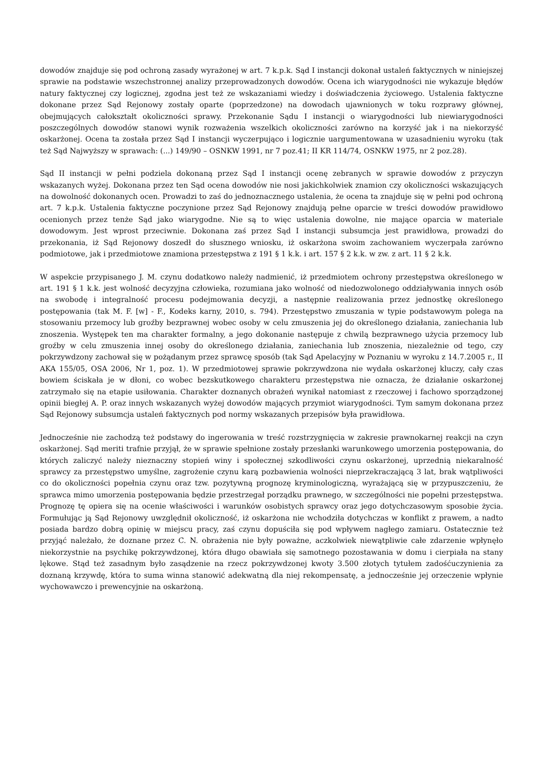dowodów znajduje się pod ochroną zasady wyrażonej w art. 7 k.p.k. Sąd I instancji dokonał ustaleń faktycznych w niniejszej sprawie na podstawie wszechstronnej analizy przeprowadzonych dowodów. Ocena ich wiarygodności nie wykazuje błędów natury faktycznej czy logicznej, zgodna jest też ze wskazaniami wiedzy i doświadczenia życiowego. Ustalenia faktyczne dokonane przez Sąd Rejonowy zostały oparte (poprzedzone) na dowodach ujawnionych w toku rozprawy głównej, obejmujących całokształt okoliczności sprawy. Przekonanie Sądu I instancji o wiarygodności lub niewiarygodności poszczególnych dowodów stanowi wynik rozważenia wszelkich okoliczności zarówno na korzyść jak i na niekorzyść oskarżonej. Ocena ta została przez Sąd I instancji wyczerpująco i logicznie uargumentowana w uzasadnieniu wyroku (tak też Sąd Najwyższy w sprawach: (...) 149/90 – OSNKW 1991, nr 7 poz.41; II KR 114/74, OSNKW 1975, nr 2 poz.28).
Sąd II instancji w pełni podziela dokonaną przez Sąd I instancji ocenę zebranych w sprawie dowodów z przyczyn wskazanych wyżej. Dokonana przez ten Sąd ocena dowodów nie nosi jakichkolwiek znamion czy okoliczności wskazujących na dowolność dokonanych ocen. Prowadzi to zaś do jednoznacznego ustalenia, że ocena ta znajduje się w pełni pod ochroną art. 7 k.p.k. Ustalenia faktyczne poczynione przez Sąd Rejonowy znajdują pełne oparcie w treści dowodów prawidłowo ocenionych przez tenże Sąd jako wiarygodne. Nie są to więc ustalenia dowolne, nie mające oparcia w materiale dowodowym. Jest wprost przeciwnie. Dokonana zaś przez Sąd I instancji subsumcja jest prawidłowa, prowadzi do przekonania, iż Sąd Rejonowy doszedł do słusznego wniosku, iż oskarżona swoim zachowaniem wyczerpała zarówno podmiotowe, jak i przedmiotowe znamiona przestępstwa z 191 § 1 k.k. i art. 157 § 2 k.k. w zw. z art. 11 § 2 k.k.
W aspekcie przypisanego J. M. czynu dodatkowo należy nadmienić, iż przedmiotem ochrony przestępstwa określonego w art. 191 § 1 k.k. jest wolność decyzyjna człowieka, rozumiana jako wolność od niedozwolonego oddziaływania innych osób na swobodę i integralność procesu podejmowania decyzji, a następnie realizowania przez jednostkę określonego postępowania (tak M. F. [w] - F., Kodeks karny, 2010, s. 794). Przestępstwo zmuszania w typie podstawowym polega na stosowaniu przemocy lub groźby bezprawnej wobec osoby w celu zmuszenia jej do określonego działania, zaniechania lub znoszenia. Występek ten ma charakter formalny, a jego dokonanie następuje z chwilą bezprawnego użycia przemocy lub groźby w celu zmuszenia innej osoby do określonego działania, zaniechania lub znoszenia, niezależnie od tego, czy pokrzywdzony zachował się w pożądanym przez sprawcę sposób (tak Sąd Apelacyjny w Poznaniu w wyroku z 14.7.2005 r., II AKA 155/05, OSA 2006, Nr 1, poz. 1). W przedmiotowej sprawie pokrzywdzona nie wydała oskarżonej kluczy, cały czas bowiem ściskała je w dłoni, co wobec bezskutkowego charakteru przestępstwa nie oznacza, że działanie oskarżonej zatrzymało się na etapie usiłowania. Charakter doznanych obrażeń wynikał natomiast z rzeczowej i fachowo sporządzonej opinii biegłej A. P. oraz innych wskazanych wyżej dowodów mających przymiot wiarygodności. Tym samym dokonana przez Sąd Rejonowy subsumcja ustaleń faktycznych pod normy wskazanych przepisów była prawidłowa.
Jednocześnie nie zachodzą też podstawy do ingerowania w treść rozstrzygnięcia w zakresie prawnokarnej reakcji na czyn oskarżonej. Sąd meriti trafnie przyjął, że w sprawie spełnione zostały przesłanki warunkowego umorzenia postępowania, do których zaliczyć należy nieznaczny stopień winy i społecznej szkodliwości czynu oskarżonej, uprzednią niekaralność sprawcy za przestępstwo umyślne, zagrożenie czynu karą pozbawienia wolności nieprzekraczającą 3 lat, brak wątpliwości co do okoliczności popełnia czynu oraz tzw. pozytywną prognozę kryminologiczną, wyrażającą się w przypuszczeniu, że sprawca mimo umorzenia postępowania będzie przestrzegał porządku prawnego, w szczególności nie popełni przestępstwa. Prognozę tę opiera się na ocenie właściwości i warunków osobistych sprawcy oraz jego dotychczasowym sposobie życia. Formułując ją Sąd Rejonowy uwzględnił okoliczność, iż oskarżona nie wchodziła dotychczas w konflikt z prawem, a nadto posiada bardzo dobrą opinię w miejscu pracy, zaś czynu dopuściła się pod wpływem nagłego zamiaru. Ostatecznie też przyjąć należało, że doznane przez C. N. obrażenia nie były poważne, aczkolwiek niewątpliwie całe zdarzenie wpłynęło niekorzystnie na psychikę pokrzywdzonej, która długo obawiała się samotnego pozostawania w domu i cierpiała na stany lękowe. Stąd też zasadnym było zasądzenie na rzecz pokrzywdzonej kwoty 3.500 złotych tytułem zadośćuczynienia za doznaną krzywdę, która to suma winna stanowić adekwatną dla niej rekompensatę, a jednocześnie jej orzeczenie wpłynie wychowawczo i prewencyjnie na oskarżoną.